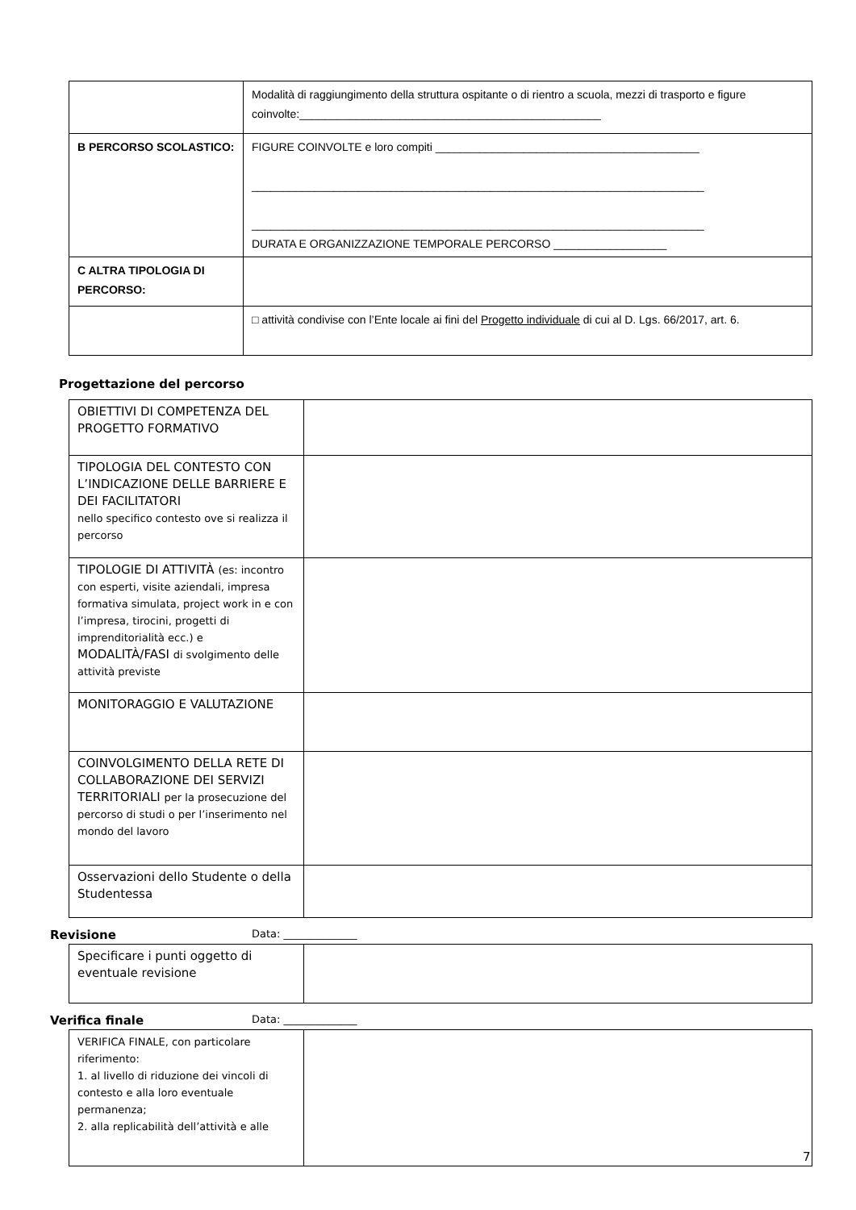| | Modalità di raggiungimento della struttura ospitante o di rientro a scuola, mezzi di trasporto e figure coinvolte:________________________________________________ |
| B PERCORSO SCOLASTICO: | FIGURE COINVOLTE e loro compiti __________________________________________ ________________________________________________________________________ ________________________________________________________________________ DURATA E ORGANIZZAZIONE TEMPORALE PERCORSO __________________ |
| C ALTRA TIPOLOGIA DI PERCORSO: | |
| | □ attività condivise con l’Ente locale ai fini del Progetto individuale di cui al D. Lgs. 66/2017, art. 6. |
Progettazione del percorso
| OBIETTIVI DI COMPETENZA DEL PROGETTO FORMATIVO | |
| TIPOLOGIA DEL CONTESTO CON L’INDICAZIONE DELLE BARRIERE E DEI FACILITATORI nello specifico contesto ove si realizza il percorso | |
| TIPOLOGIE DI ATTIVITÀ (es: incontro con esperti, visite aziendali, impresa formativa simulata, project work in e con l’impresa, tirocini, progetti di imprenditorialità ecc.) e MODALITÀ/FASI di svolgimento delle attività previste | |
| MONITORAGGIO E VALUTAZIONE | |
| COINVOLGIMENTO DELLA RETE DI COLLABORAZIONE DEI SERVIZI TERRITORIALI per la prosecuzione del percorso di studi o per l’inserimento nel mondo del lavoro | |
| Osservazioni dello Studente o della Studentessa | |
Revisione Data: ______________
| Specificare i punti oggetto di eventuale revisione | |
Verifica finale Data: ______________
| VERIFICA FINALE, con particolare riferimento: 1. al livello di riduzione dei vincoli di contesto e alla loro eventuale permanenza; 2. alla replicabilità dell’attività e alle | |
7